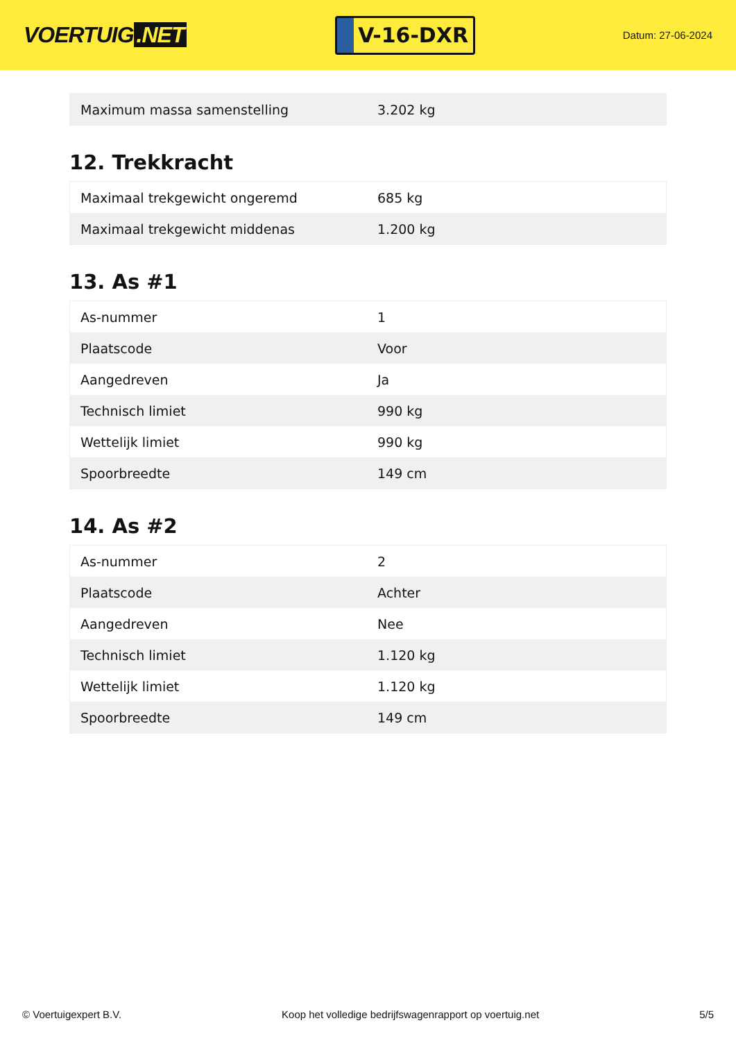VOERTUIG.NET
V-16-DXR
Datum: 27-06-2024
| Maximum massa samenstelling | 3.202 kg |
12. Trekkracht
| Maximaal trekgewicht ongeremd | 685 kg |
| Maximaal trekgewicht middenas | 1.200 kg |
13. As #1
| As-nummer | 1 |
| Plaatscode | Voor |
| Aangedreven | Ja |
| Technisch limiet | 990 kg |
| Wettelijk limiet | 990 kg |
| Spoorbreedte | 149 cm |
14. As #2
| As-nummer | 2 |
| Plaatscode | Achter |
| Aangedreven | Nee |
| Technisch limiet | 1.120 kg |
| Wettelijk limiet | 1.120 kg |
| Spoorbreedte | 149 cm |
© Voertuigexpert B.V. Koop het volledige bedrijfswagenrapport op voertuig.net 5/5